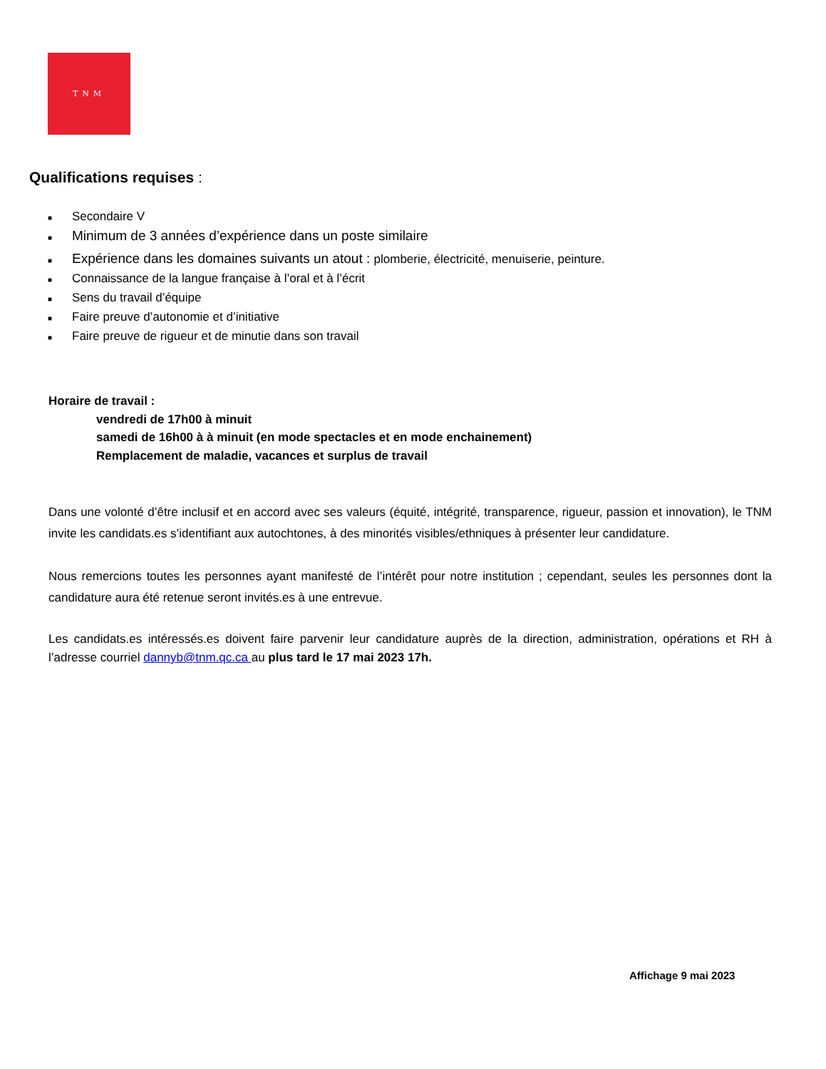TNM
Qualifications requises :
■ Secondaire V
■ Minimum de 3 années d’expérience dans un poste similaire
■ Expérience dans les domaines suivants un atout : plomberie, électricité, menuiserie, peinture.
■ Connaissance de la langue française à l’oral et à l’écrit
■ Sens du travail d’équipe
■ Faire preuve d’autonomie et d’initiative
■ Faire preuve de rigueur et de minutie dans son travail
Horaire de travail :
vendredi de 17h00 à minuit
samedi de 16h00 à à minuit (en mode spectacles et en mode enchainement)
Remplacement de maladie, vacances et surplus de travail
Dans une volonté d’être inclusif et en accord avec ses valeurs (équité, intégrité, transparence, rigueur, passion et innovation), le TNM invite les candidats.es s’identifiant aux autochtones, à des minorités visibles/ethniques à présenter leur candidature.
Nous remercions toutes les personnes ayant manifesté de l’intérêt pour notre institution ; cependant, seules les personnes dont la candidature aura été retenue seront invités.es à une entrevue.
Les candidats.es intéressés.es doivent faire parvenir leur candidature auprès de la direction, administration, opérations et RH à l’adresse courriel dannyb@tnm.qc.ca au plus tard le 17 mai 2023 17h.
Affichage 9 mai 2023